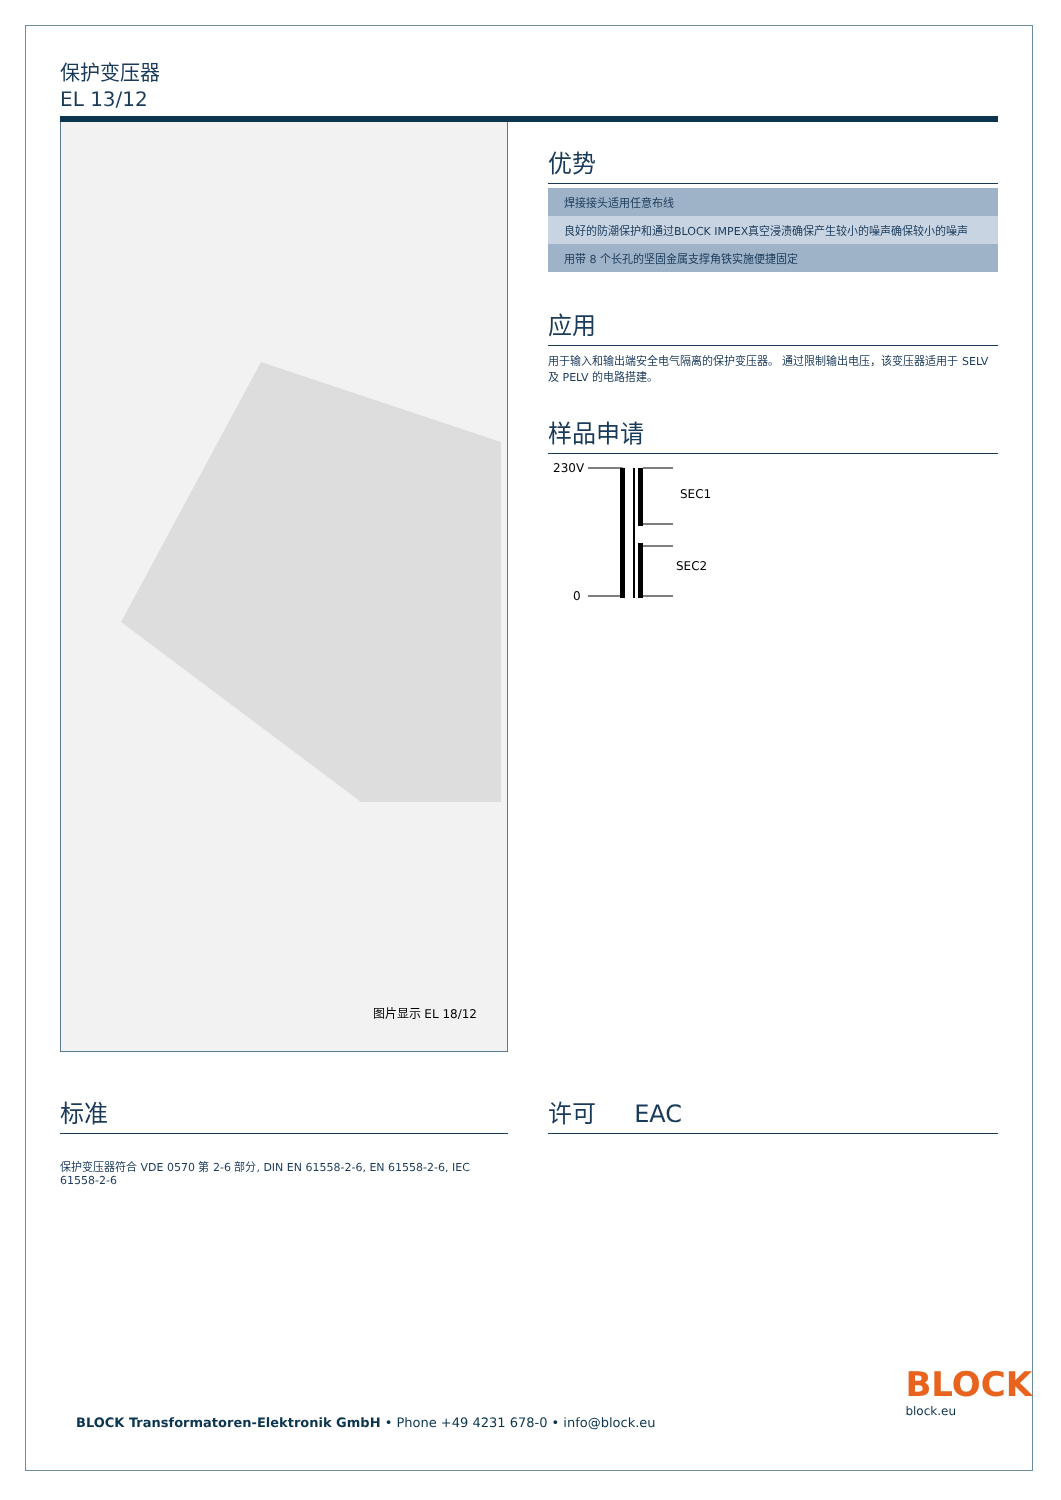保护变压器
EL 13/12
图片显示 EL 18/12
优势
| 焊接接头适用任意布线 |
| 良好的防潮保护和通过BLOCK IMPEX真空浸渍确保产生较小的噪声确保较小的噪声 |
| 用带 8 个长孔的坚固金属支撑角铁实施便捷固定 |
应用
用于输入和输出端安全电气隔离的保护变压器。 通过限制输出电压，该变压器适用于 SELV 及 PELV 的电路搭建。
样品申请
230V
0
SEC1
SEC2
标准
保护变压器符合 VDE 0570 第 2-6 部分, DIN EN 61558-2-6, EN 61558-2-6, IEC 61558-2-6
许可 EAC
BLOCK Transformatoren-Elektronik GmbH • Phone +49 4231 678-0 • info@block.eu
BLOCK
block.eu